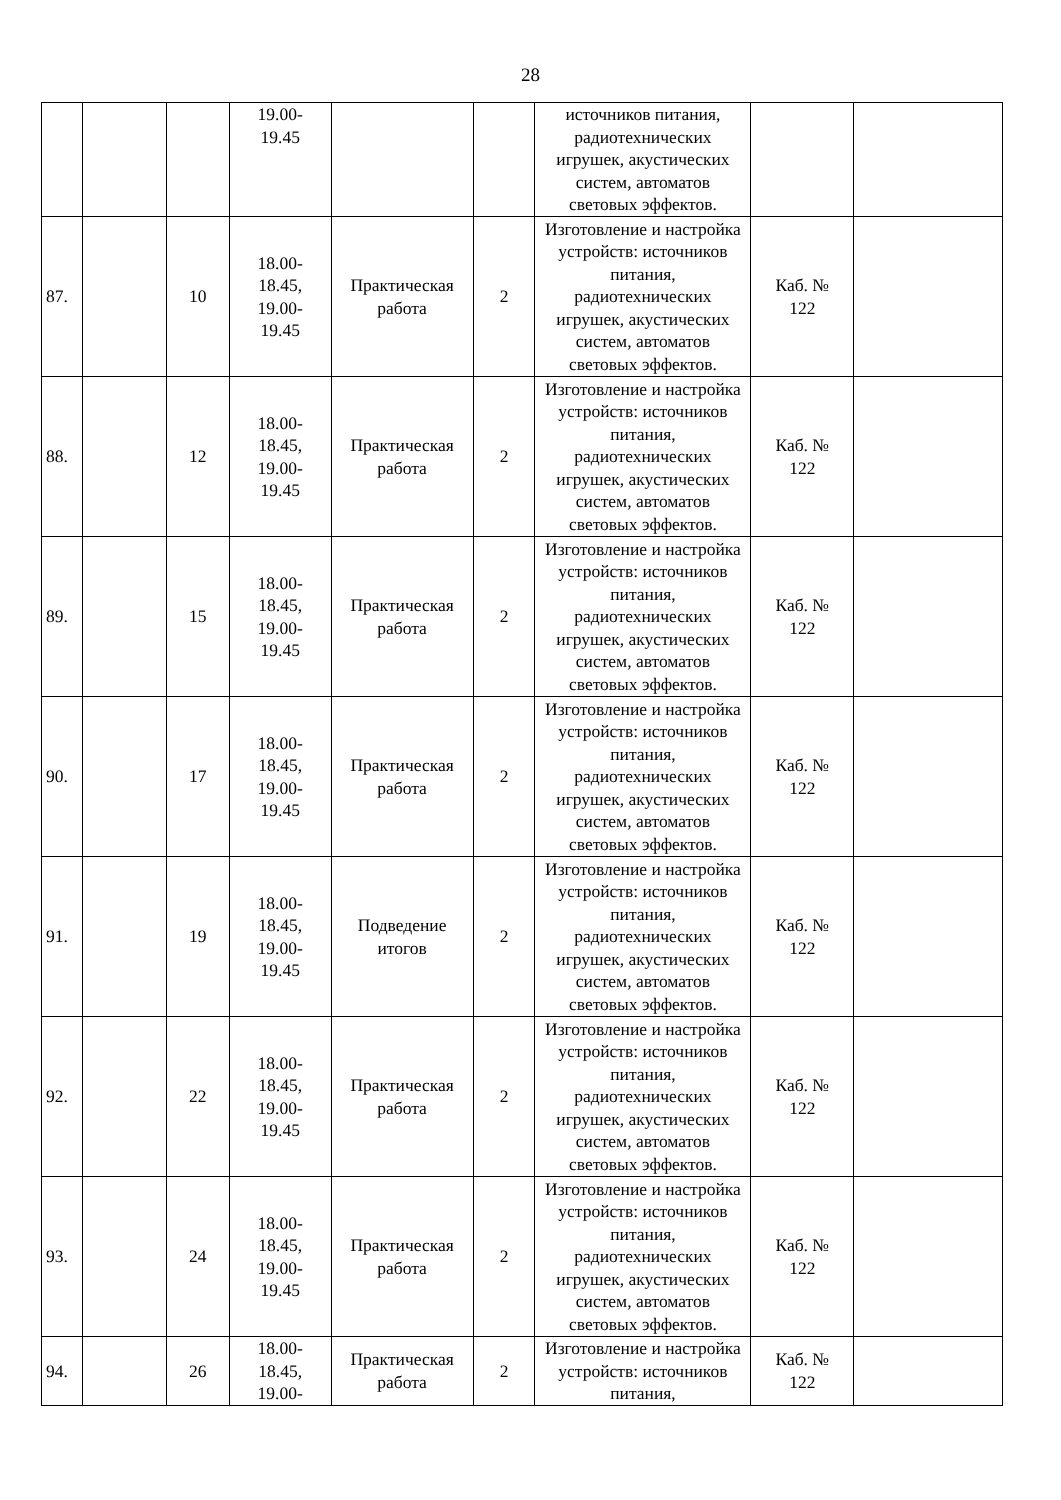28
| | | | 19.00- 19.45 | | | источников питания, радиотехнических игрушек, акустических систем, автоматов световых эффектов. | | |
| 87. | | 10 | 18.00- 18.45, 19.00- 19.45 | Практическая работа | 2 | Изготовление и настройка устройств: источников питания, радиотехнических игрушек, акустических систем, автоматов световых эффектов. | Каб. № 122 | |
| 88. | | 12 | 18.00- 18.45, 19.00- 19.45 | Практическая работа | 2 | Изготовление и настройка устройств: источников питания, радиотехнических игрушек, акустических систем, автоматов световых эффектов. | Каб. № 122 | |
| 89. | | 15 | 18.00- 18.45, 19.00- 19.45 | Практическая работа | 2 | Изготовление и настройка устройств: источников питания, радиотехнических игрушек, акустических систем, автоматов световых эффектов. | Каб. № 122 | |
| 90. | | 17 | 18.00- 18.45, 19.00- 19.45 | Практическая работа | 2 | Изготовление и настройка устройств: источников питания, радиотехнических игрушек, акустических систем, автоматов световых эффектов. | Каб. № 122 | |
| 91. | | 19 | 18.00- 18.45, 19.00- 19.45 | Подведение итогов | 2 | Изготовление и настройка устройств: источников питания, радиотехнических игрушек, акустических систем, автоматов световых эффектов. | Каб. № 122 | |
| 92. | | 22 | 18.00- 18.45, 19.00- 19.45 | Практическая работа | 2 | Изготовление и настройка устройств: источников питания, радиотехнических игрушек, акустических систем, автоматов световых эффектов. | Каб. № 122 | |
| 93. | | 24 | 18.00- 18.45, 19.00- 19.45 | Практическая работа | 2 | Изготовление и настройка устройств: источников питания, радиотехнических игрушек, акустических систем, автоматов световых эффектов. | Каб. № 122 | |
| 94. | | 26 | 18.00- 18.45, 19.00- | Практическая работа | 2 | Изготовление и настройка устройств: источников питания, | Каб. № 122 | |